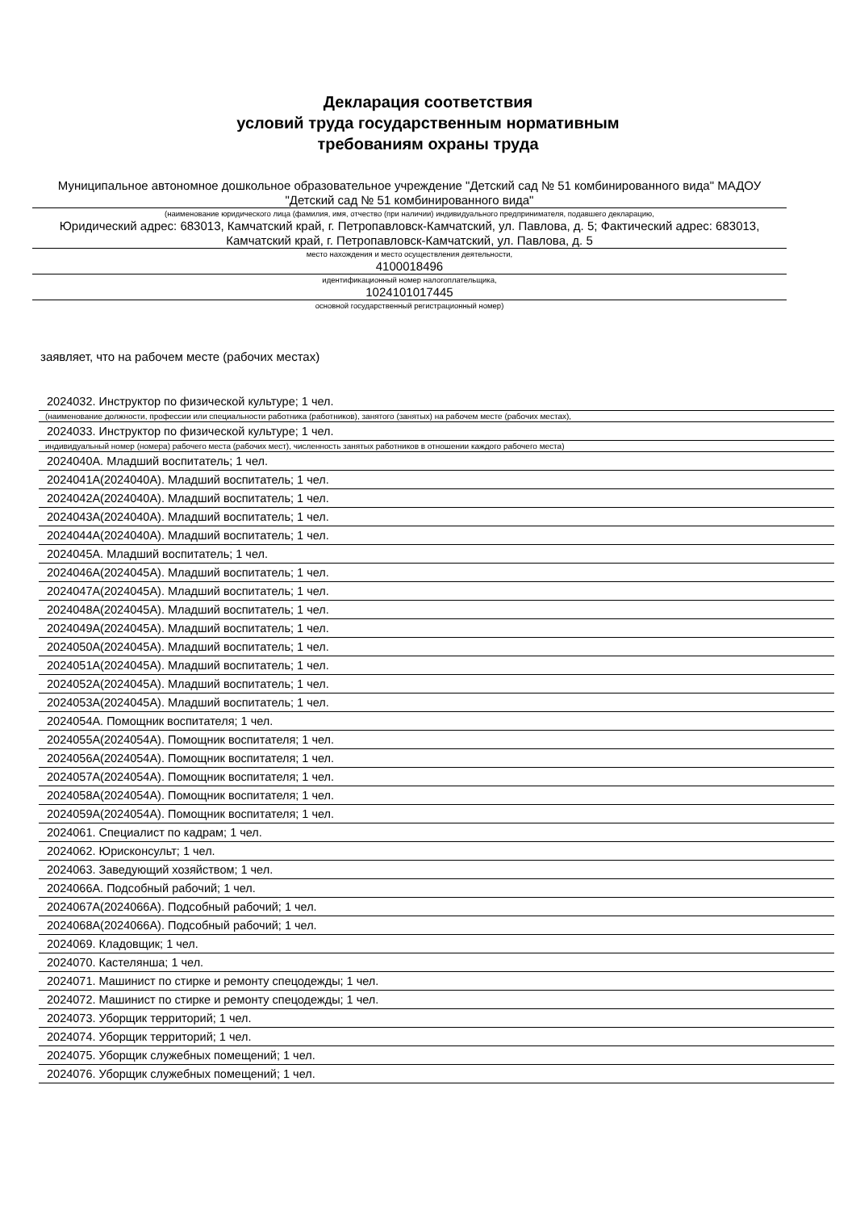Декларация соответствия
условий труда государственным нормативным
требованиям охраны труда
Муниципальное автономное дошкольное образовательное учреждение "Детский сад № 51 комбинированного вида" МАДОУ "Детский сад № 51 комбинированного вида"
(наименование юридического лица (фамилия, имя, отчество (при наличии) индивидуального предпринимателя, подавшего декларацию,
Юридический адрес: 683013, Камчатский край, г. Петропавловск-Камчатский, ул. Павлова, д. 5; Фактический адрес: 683013, Камчатский край, г. Петропавловск-Камчатский, ул. Павлова, д. 5
место нахождения и место осуществления деятельности,
4100018496
идентификационный номер налогоплательщика,
1024101017445
основной государственный регистрационный номер)
заявляет, что на рабочем месте (рабочих местах)
2024032. Инструктор по физической культуре; 1 чел.
(наименование должности, профессии или специальности работника (работников), занятого (занятых) на рабочем месте (рабочих местах),
2024033. Инструктор по физической культуре; 1 чел.
индивидуальный номер (номера) рабочего места (рабочих мест), численность занятых работников в отношении каждого рабочего места)
2024040А. Младший воспитатель; 1 чел.
2024041А(2024040А). Младший воспитатель; 1 чел.
2024042А(2024040А). Младший воспитатель; 1 чел.
2024043А(2024040А). Младший воспитатель; 1 чел.
2024044А(2024040А). Младший воспитатель; 1 чел.
2024045А. Младший воспитатель; 1 чел.
2024046А(2024045А). Младший воспитатель; 1 чел.
2024047А(2024045А). Младший воспитатель; 1 чел.
2024048А(2024045А). Младший воспитатель; 1 чел.
2024049А(2024045А). Младший воспитатель; 1 чел.
2024050А(2024045А). Младший воспитатель; 1 чел.
2024051А(2024045А). Младший воспитатель; 1 чел.
2024052А(2024045А). Младший воспитатель; 1 чел.
2024053А(2024045А). Младший воспитатель; 1 чел.
2024054А. Помощник воспитателя; 1 чел.
2024055А(2024054А). Помощник воспитателя; 1 чел.
2024056А(2024054А). Помощник воспитателя; 1 чел.
2024057А(2024054А). Помощник воспитателя; 1 чел.
2024058А(2024054А). Помощник воспитателя; 1 чел.
2024059А(2024054А). Помощник воспитателя; 1 чел.
2024061. Специалист по кадрам; 1 чел.
2024062. Юрисконсульт; 1 чел.
2024063. Заведующий хозяйством; 1 чел.
2024066А. Подсобный рабочий; 1 чел.
2024067А(2024066А). Подсобный рабочий; 1 чел.
2024068А(2024066А). Подсобный рабочий; 1 чел.
2024069. Кладовщик; 1 чел.
2024070. Кастелянша; 1 чел.
2024071. Машинист по стирке и ремонту спецодежды; 1 чел.
2024072. Машинист по стирке и ремонту спецодежды; 1 чел.
2024073. Уборщик территорий; 1 чел.
2024074. Уборщик территорий; 1 чел.
2024075. Уборщик служебных помещений; 1 чел.
2024076. Уборщик служебных помещений; 1 чел.